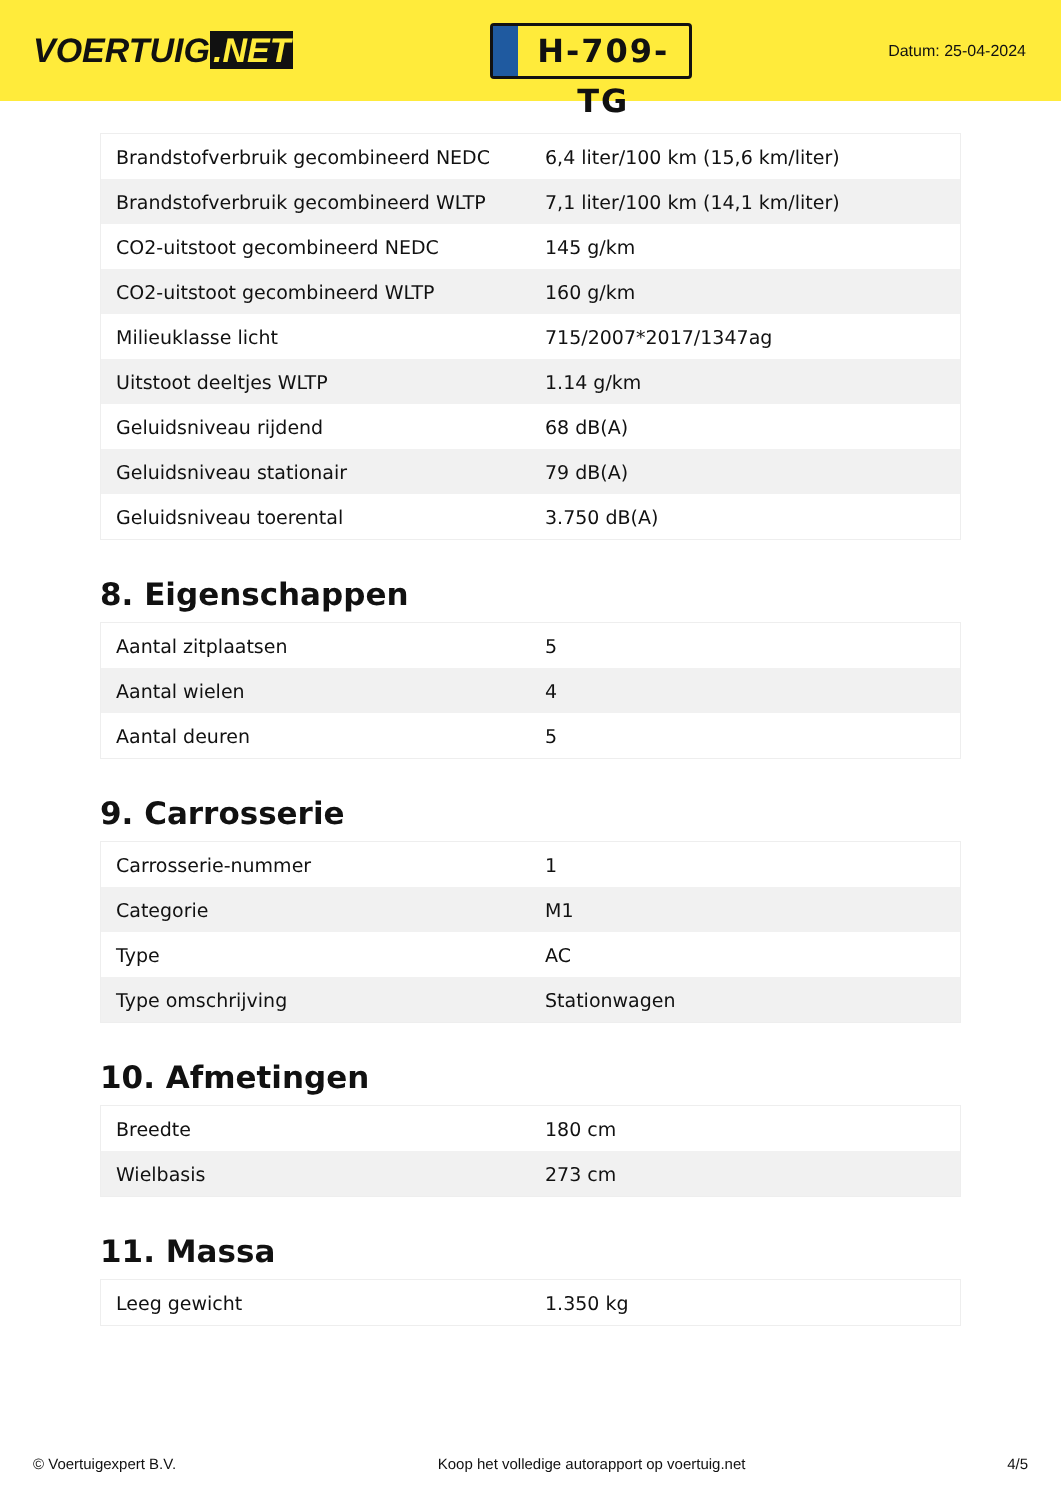VOERTUIG.NET
H-709-TG
Datum: 25-04-2024
| Brandstofverbruik gecombineerd NEDC | 6,4 liter/100 km (15,6 km/liter) |
| Brandstofverbruik gecombineerd WLTP | 7,1 liter/100 km (14,1 km/liter) |
| CO2-uitstoot gecombineerd NEDC | 145 g/km |
| CO2-uitstoot gecombineerd WLTP | 160 g/km |
| Milieuklasse licht | 715/2007*2017/1347ag |
| Uitstoot deeltjes WLTP | 1.14 g/km |
| Geluidsniveau rijdend | 68 dB(A) |
| Geluidsniveau stationair | 79 dB(A) |
| Geluidsniveau toerental | 3.750 dB(A) |
8. Eigenschappen
| Aantal zitplaatsen | 5 |
| Aantal wielen | 4 |
| Aantal deuren | 5 |
9. Carrosserie
| Carrosserie-nummer | 1 |
| Categorie | M1 |
| Type | AC |
| Type omschrijving | Stationwagen |
10. Afmetingen
| Breedte | 180 cm |
| Wielbasis | 273 cm |
11. Massa
| Leeg gewicht | 1.350 kg |
© Voertuigexpert B.V. Koop het volledige autorapport op voertuig.net 4/5